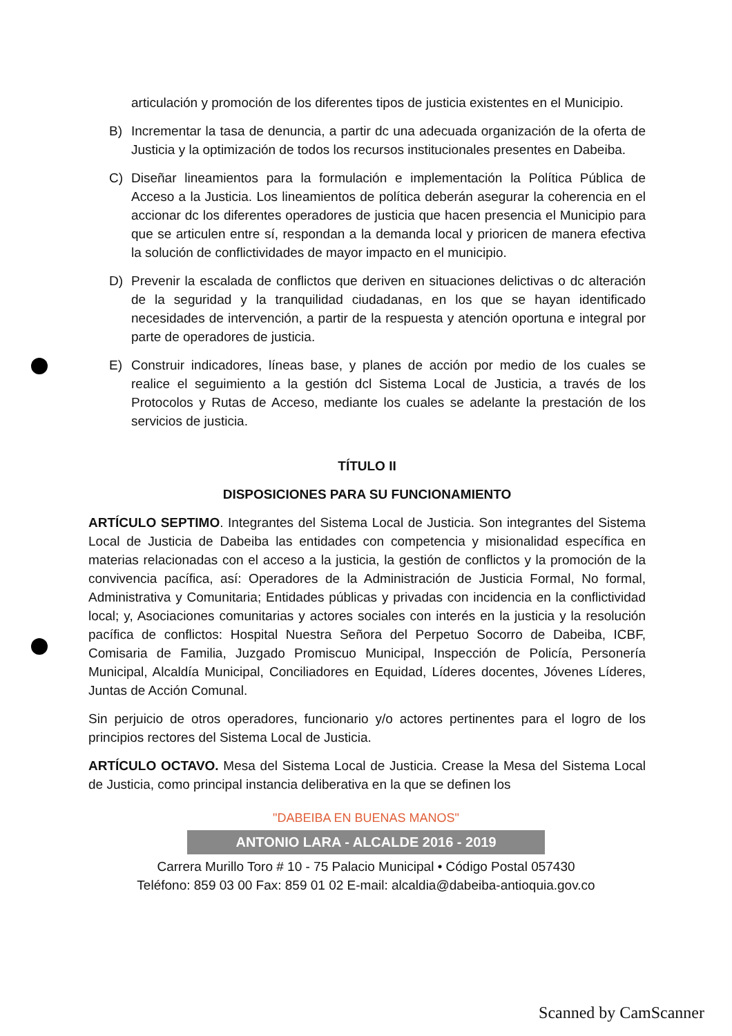articulación y promoción de los diferentes tipos de justicia existentes en el Municipio.
B) Incrementar la tasa de denuncia, a partir dc una adecuada organización de la oferta de Justicia y la optimización de todos los recursos institucionales presentes en Dabeiba.
C) Diseñar lineamientos para la formulación e implementación la Política Pública de Acceso a la Justicia. Los lineamientos de política deberán asegurar la coherencia en el accionar dc los diferentes operadores de justicia que hacen presencia el Municipio para que se articulen entre sí, respondan a la demanda local y prioricen de manera efectiva la solución de conflictividades de mayor impacto en el municipio.
D) Prevenir la escalada de conflictos que deriven en situaciones delictivas o dc alteración de la seguridad y la tranquilidad ciudadanas, en los que se hayan identificado necesidades de intervención, a partir de la respuesta y atención oportuna e integral por parte de operadores de justicia.
E) Construir indicadores, líneas base, y planes de acción por medio de los cuales se realice el seguimiento a la gestión dcl Sistema Local de Justicia, a través de los Protocolos y Rutas de Acceso, mediante los cuales se adelante la prestación de los servicios de justicia.
TÍTULO II
DISPOSICIONES PARA SU FUNCIONAMIENTO
ARTÍCULO SEPTIMO. Integrantes del Sistema Local de Justicia. Son integrantes del Sistema Local de Justicia de Dabeiba las entidades con competencia y misionalidad específica en materias relacionadas con el acceso a la justicia, la gestión de conflictos y la promoción de la convivencia pacífica, así: Operadores de la Administración de Justicia Formal, No formal, Administrativa y Comunitaria; Entidades públicas y privadas con incidencia en la conflictividad local; y, Asociaciones comunitarias y actores sociales con interés en la justicia y la resolución pacífica de conflictos: Hospital Nuestra Señora del Perpetuo Socorro de Dabeiba, ICBF, Comisaria de Familia, Juzgado Promiscuo Municipal, Inspección de Policía, Personería Municipal, Alcaldía Municipal, Conciliadores en Equidad, Líderes docentes, Jóvenes Líderes, Juntas de Acción Comunal.
Sin perjuicio de otros operadores, funcionario y/o actores pertinentes para el logro de los principios rectores del Sistema Local de Justicia.
ARTÍCULO OCTAVO. Mesa del Sistema Local de Justicia. Crease la Mesa del Sistema Local de Justicia, como principal instancia deliberativa en la que se definen los
"DABEIBA EN BUENAS MANOS"
ANTONIO LARA - ALCALDE 2016 - 2019
Carrera Murillo Toro # 10 - 75 Palacio Municipal • Código Postal 057430
Teléfono: 859 03 00 Fax: 859 01 02 E-mail: alcaldia@dabeiba-antioquia.gov.co
Scanned by CamScanner